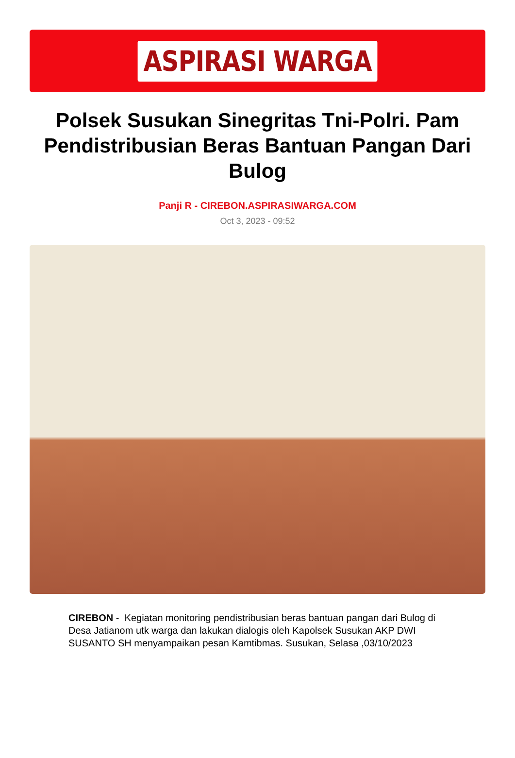ASPIRASI WARGA
Polsek Susukan Sinegritas Tni-Polri. Pam Pendistribusian Beras Bantuan Pangan Dari Bulog
Panji R - CIREBON.ASPIRASIWARGA.COM
Oct 3, 2023 - 09:52
CIREBON - Kegiatan monitoring pendistribusian beras bantuan pangan dari Bulog di Desa Jatianom utk warga dan lakukan dialogis oleh Kapolsek Susukan AKP DWI SUSANTO SH menyampaikan pesan Kamtibmas. Susukan, Selasa ,03/10/2023